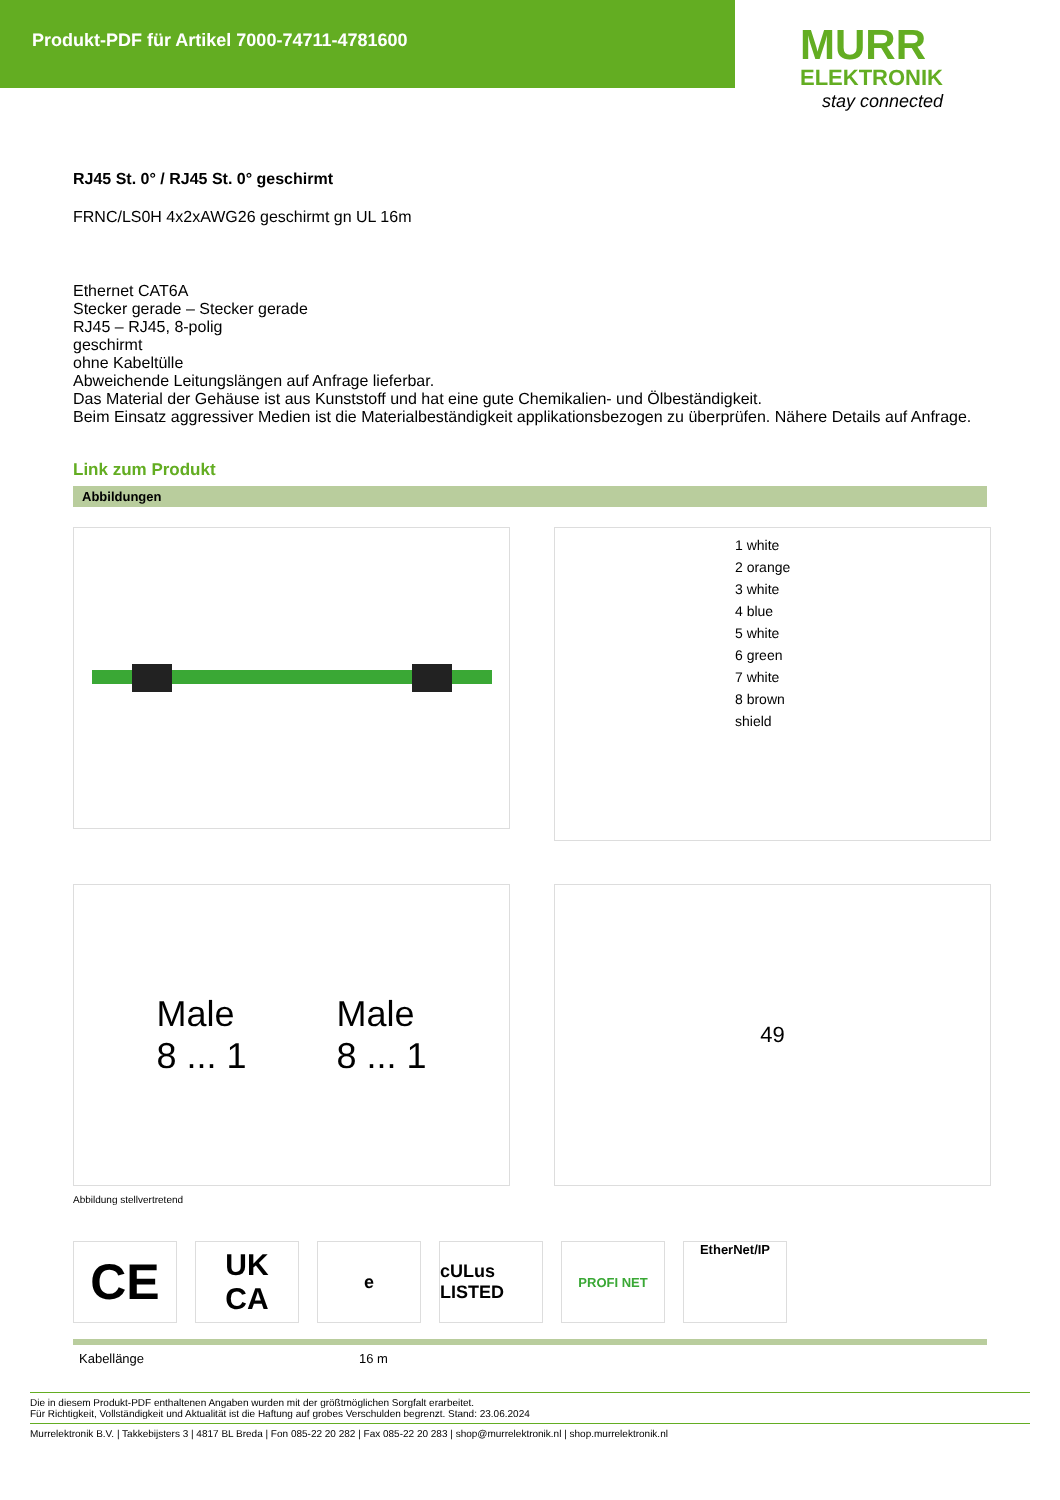Produkt-PDF für Artikel 7000-74711-4781600
MURR
ELEKTRONIK
stay connected
RJ45 St. 0° / RJ45 St. 0° geschirmt
FRNC/LS0H 4x2xAWG26 geschirmt gn UL 16m
Ethernet CAT6A
Stecker gerade – Stecker gerade
RJ45 – RJ45, 8-polig
geschirmt
ohne Kabeltülle
Abweichende Leitungslängen auf Anfrage lieferbar.
Das Material der Gehäuse ist aus Kunststoff und hat eine gute Chemikalien- und Ölbeständigkeit.
Beim Einsatz aggressiver Medien ist die Materialbeständigkeit applikationsbezogen zu überprüfen. Nähere Details auf Anfrage.
Link zum Produkt
Abbildungen
1 white
2 orange
3 white
4 blue
5 white
6 green
7 white
8 brown
shield
Male
8 ... 1
Male
8 ... 1
49
Abbildung stellvertretend
CE
UK
CA
e cULus LISTED
PROFI NET EtherNet/IP
| Kabellänge | 16 m |
Die in diesem Produkt-PDF enthaltenen Angaben wurden mit der größtmöglichen Sorgfalt erarbeitet.
Für Richtigkeit, Vollständigkeit und Aktualität ist die Haftung auf grobes Verschulden begrenzt. Stand: 23.06.2024
Murrelektronik B.V. | Takkebijsters 3 | 4817 BL Breda | Fon 085-22 20 282 | Fax 085-22 20 283 | shop@murrelektronik.nl | shop.murrelektronik.nl